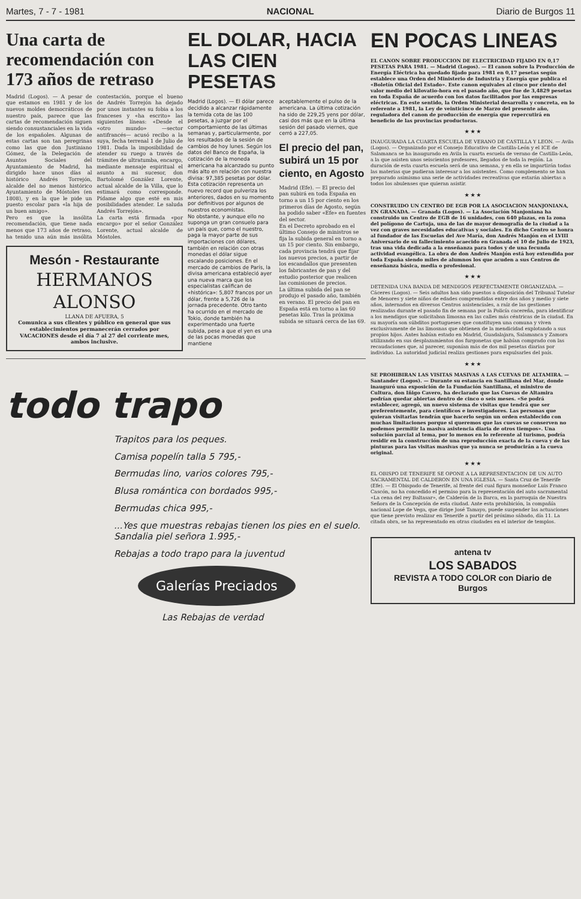Martes, 7 - 7 - 1981 NACIONAL Diario de Burgos 11
Una carta de recomendación con 173 años de retraso
Madrid (Logos). — A pesar de que estamos en 1981 y de los nuevos moldes democráticos de nuestro país, parece que las cartas de recomendación siguen siendo consustanciales en la vida de los españoles. Algunas de estas cartas son tan peregrinas como las que don Justiniano Gómez, de la Delegación de Asuntos Sociales del Ayuntamiento de Madrid, ha dirigido hace unos días al histórico Andrés Torrejón, alcalde del no menos histórico Ayuntamiento de Móstoles (en 1808), y en la que le pide un puesto escolar para «la hija de un buen amigo».
Pero es que la insólita recomendación, que tiene nada menos que 173 años de retraso, ha tenido una aún más insólita contestación, porque el bueno de Andrés Torrejón ha dejado por unos instantes su fobia a los franceses y «ha escrito» las siguientes líneas: «Desde el «otro mundo» —sector antifrancés— acusó recibo a la suya, fecha terrenal 1 de Julio de 1981. Dada la imposibilidad de atender su ruego a través de trámites de ultratumba, encargo, mediante mensaje espiritual el asunto a mi sucesor, don Bartolomé González Lorente, actual alcalde de la Villa, que lo estimará como corresponde. Pídame algo que esté en mis posibilidades atender. Le saluda Andrés Torrejón».
La carta está firmada «por encargo» por el señor González Lorente, actual alcalde de Móstoles.
Mesón - Restaurante
HERMANOS ALONSO
LLANA DE AFUERA, 5
Comunica a sus clientes y público en general que sus establecimientos permanecerán cerrados por VACACIONES desde el día 7 al 27 del corriente mes, ambos inclusive.
EL DOLAR, HACIA LAS CIEN PESETAS
Madrid (Logos). — El dólar parece decidido a alcanzar rápidamente la temida cota de las 100 pesetas, a juzgar por el comportamiento de las últimas semanas y, particularmente, por los resultados de la sesión de cambios de hoy lunes. Según los datos del Banco de España, la cotización de la moneda americana ha alcanzado su punto más alto en relación con nuestra divisa: 97,385 pesetas por dólar. Esta cotización representa un nuevo record que pulveriza los anteriores, dados en su momento por definitivos por algunos de nuestros economistas.
No obstante, y aunque ello no suponga un gran consuelo para un país que, como el nuestro, paga la mayor parte de sus importaciones con dólares, también en relación con otras monedas el dólar sigue escalando posiciones. En el mercado de cambios de París, la divisa americana estableció ayer una nueva marca que los especialistas califican de «histórica»: 5,807 francos por un dólar, frente a 5,726 de la jornada precedente. Otro tanto ha ocurrido en el mercado de Tokio, donde también ha experimentado una fuerte subida, pese a que el yen es una de las pocas monedas que mantiene
aceptablemente el pulso de la americana. La última cotización ha sido de 229,25 yens por dólar, casi dos más que en la última sesión del pasado viernes, que cerró a 227,05.
El precio del pan, subirá un 15 por ciento, en Agosto
Madrid (Efe). — El precio del pan subirá en toda España en torno a un 15 por ciento en los primeros días de Agosto, según ha podido saber «Efe» en fuentes del sector.
En el Decreto aprobado en el último Consejo de ministros se fija la subida general en torno a un 15 por ciento. Sin embargo, cada provincia tendrá que fijar los nuevos precios, a partir de los escandallos que presenten los fabricantes de pan y del estudio posterior que realicen las comisiones de precios.
La última subida del pan se produjo el pasado año, también en verano. El precio del pan en España está en torno a las 60 pesetas kilo. Tras la próxima subida se situará cerca de las 69.
todo trapo
Trapitos para los peques.
Camisa popelín talla 5 795,-
Bermudas lino, varios colores 795,-
Blusa romántica con bordados 995,-
Bermudas chica 995,-
...Yes que muestras rebajas tienen los pies en el suelo. Sandalia piel señora 1.995,-
Rebajas a todo trapo para la juventud
Galerías Preciados
Las Rebajas de verdad
EN POCAS LINEAS
EL CANON SOBRE PRODUCCION DE ELECTRICIDAD FIJADO EN 0,17 PESETAS PARA 1981. — Madrid (Logos). — El canon sobre la Producción de Energía Eléctrica ha quedado fijado para 1981 en 0,17 pesetas según establece una Orden del Ministerio de Industria y Energía que publica el «Boletín Oficial del Estado». Este canon equivales al cinco por ciento del valor medio del kilovatio-hora en el pasado año, que fue de 3,4829 pesetas en toda España de acuerdo con los datos facilitados por las empresas eléctricas. En este sentido, la Orden Ministerial desarrolla y concreta, en lo referente a 1981, la Ley de veinticinco de Marzo del presente año, reguladora del canon de producción de energía que repercutirá en beneficio de las provincias productoras.
★ ★ ★
INAUGURADA LA CUARTA ESCUELA DE VERANO DE CASTILLA Y LEON. — Avila (Logos). — Organizado por el Consejo Educativo de Castilla-León y el ICE de Salamanca se ha inaugurado en Avila la cuarta escuela de verano de Castilla-León, a la que asisten unos seiscientos profesores, llegados de toda la región. La duración de esta cuarta escuela será de una semana, y en ella se impartirán todas las materias que pudieran interesar a los asistentes. Como complemento se han preparado asimismo una serie de actividades recreativas que estarán abiertas a todos los abulenses que quieran asistir.
★ ★ ★
CONSTRUIDO UN CENTRO DE EGB POR LA ASOCIACION MANJONIANA, EN GRANADA. — Granada (Logos). — La Asociación Manjoniana ha construido un Centro de EGB de 16 unidades, con 640 plazas, en la zona del polígono de Cartuja, una de las de mayor demografía de la ciudad a la vez con graves necesidades educativas y sociales. En dicho Centro se honra al fundador de las Escuelas del Ave María, don Andrés Manjón en el LVIII Aniversario de su fallecimiento acaecido en Granada el 10 de Julio de 1923, tras una vida dedicada a la enseñanza para todos y de una fecunda actividad evangélica. La obra de don Andrés Manjón está hoy extendida por toda España siendo miles de alumnos los que acuden a sus Centros de enseñanza básica, media o profesional.
★ ★ ★
DETENIDA UNA BANDA DE MENDIGOS PERFECTAMENTE ORGANIZADA. — Cáceres (Logos). — Seis adultos han sido puestos a disposición del Tribunal Tutelar de Menores y siete niños de edades comprendidas entre dos años y medio y siete años, internados en diversos Centros asistenciales, a raíz de las gestiones realizadas durante el pasado fin de semana por la Policía cacereña, para identificar a los mendigos que solicitaban limosna en las calles más céntricas de la ciudad. En su mayoría son súbditos portugueses que constituyen una comuna y viven exclusivamente de las limosnas que obtienen de la mendicidad explotando a sus propios hijos. Antes habían estado en Madrid, Guadalajara, Salamanca y Zamora utilizando en sus desplazamientos dos furgonetas que habían comprado con las recaudaciones que, al parecer, suponían más de dos mil pesetas diarias por individuo. La autoridad judicial realiza gestiones para expulsarles del país.
★ ★ ★
SE PROHIBIRAN LAS VISITAS MASIVAS A LAS CUEVAS DE ALTAMIRA. — Santander (Logos). — Durante su estancia en Santillana del Mar, donde inauguró una exposición de la Fundación Santillana, el ministro de Cultura, don Iñigo Cavero, ha declarado que las Cuevas de Altamira podrían quedar abiertas dentro de cinco o seis meses. «Se podrá establecer, agregó, un nuevo sistema de visitas que tendrá que ser preferentemente, para científicos e investigadores. Las personas que quieran visitarlas tendrán que hacerlo según un orden establecido con muchas limitaciones porque si queremos que las cuevas se conserven no podemos permitir la masiva asistencia diaria de otros tiempos». Una solución parcial al tema, por lo menos en lo referente al turismo, podría residir en la construcción de una reproducción exacta de la cueva y de las pinturas para las visitas masivas que ya nunca se producirán a la cueva original.
★ ★ ★
EL OBISPO DE TENERIFE SE OPONE A LA REPRESENTACION DE UN AUTO SACRAMENTAL DE CALDERON EN UNA IGLESIA. — Santa Cruz de Tenerife (Efe). — El Obispado de Tenerife, al frente del cual figura monseñor Luis Franco Cascón, no ha concedido el permiso para la representación del auto sacramental «La cena del rey Baltasar», de Calderón de la Barca, en la parroquia de Nuestra Señora de la Concepción de esta ciudad. Ante esta prohibición, la compañía nacional Lope de Vega, que dirige José Tamayo, puede suspender las actuaciones que tiene previsto realizar en Tenerife a partir del próximo sábado, día 11. La citada obra, se ha representado en otras ciudades en el interior de templos.
antena tv
LOS SABADOS
REVISTA A TODO COLOR con Diario de Burgos